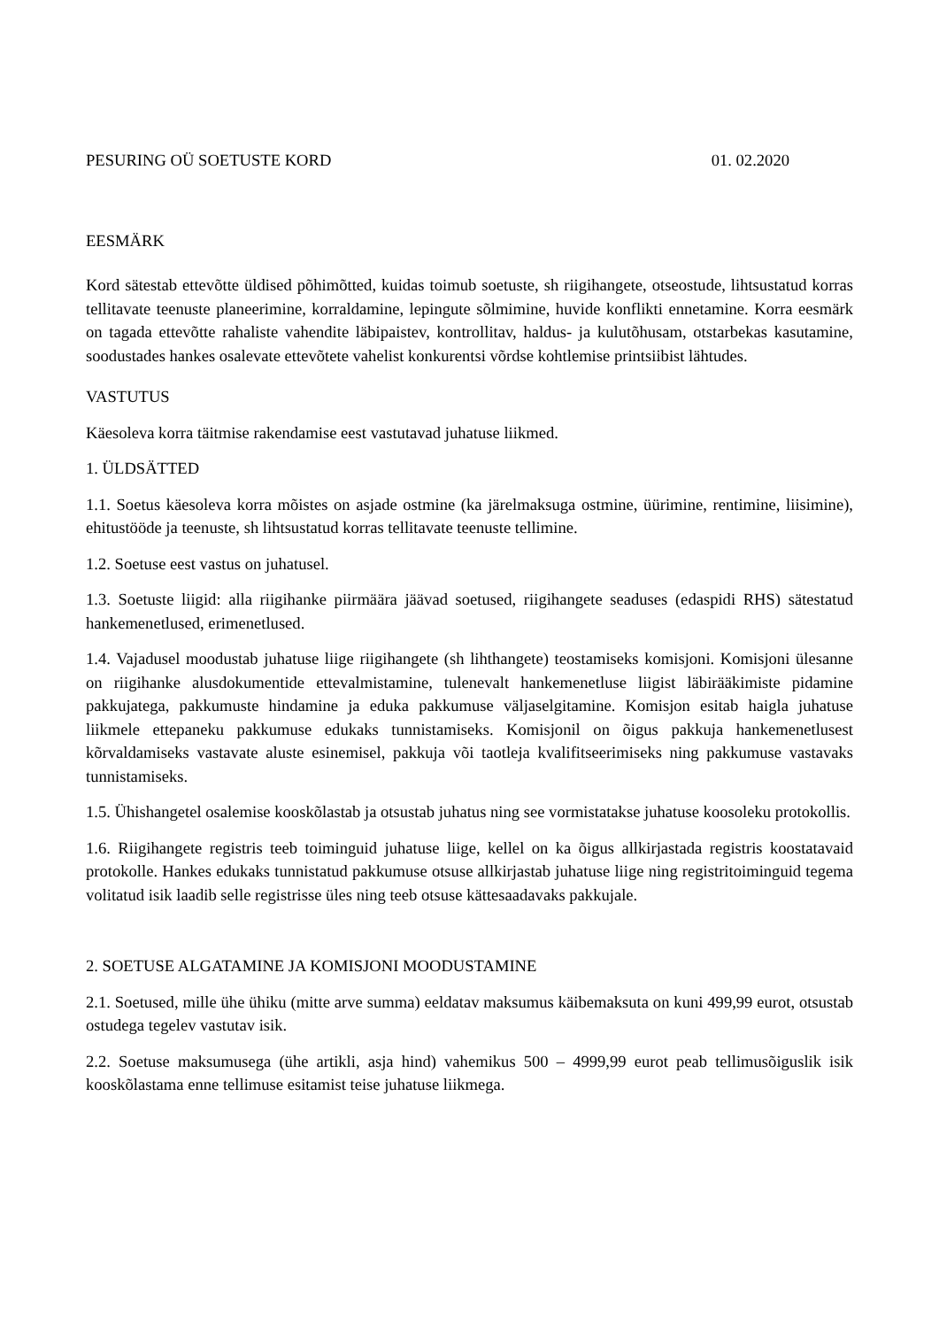PESURING OÜ SOETUSTE KORD 01. 02.2020
EESMÄRK
Kord sätestab ettevõtte üldised põhimõtted, kuidas toimub soetuste, sh riigihangete, otseostude, lihtsustatud korras tellitavate teenuste planeerimine, korraldamine, lepingute sõlmimine, huvide konflikti ennetamine. Korra eesmärk on tagada ettevõtte rahaliste vahendite läbipaistev, kontrollitav, haldus- ja kulutõhusam, otstarbekas kasutamine, soodustades hankes osalevate ettevõtete vahelist konkurentsi võrdse kohtlemise printsiibist lähtudes.
VASTUTUS
Käesoleva korra täitmise rakendamise eest vastutavad juhatuse liikmed.
1. ÜLDSÄTTED
1.1. Soetus käesoleva korra mõistes on asjade ostmine (ka järelmaksuga ostmine, üürimine, rentimine, liisimine), ehitustööde ja teenuste, sh lihtsustatud korras tellitavate teenuste tellimine.
1.2. Soetuse eest vastus on juhatusel.
1.3. Soetuste liigid: alla riigihanke piirmäära jäävad soetused, riigihangete seaduses (edaspidi RHS) sätestatud hankemenetlused, erimenetlused.
1.4. Vajadusel moodustab juhatuse liige riigihangete (sh lihthangete) teostamiseks komisjoni. Komisjoni ülesanne on riigihanke alusdokumentide ettevalmistamine, tulenevalt hankemenetluse liigist läbirääkimiste pidamine pakkujatega, pakkumuste hindamine ja eduka pakkumuse väljaselgitamine. Komisjon esitab haigla juhatuse liikmele ettepaneku pakkumuse edukaks tunnistamiseks. Komisjonil on õigus pakkuja hankemenetlusest kõrvaldamiseks vastavate aluste esinemisel, pakkuja või taotleja kvalifitseerimiseks ning pakkumuse vastavaks tunnistamiseks.
1.5. Ühishangetel osalemise kooskõlastab ja otsustab juhatus ning see vormistatakse juhatuse koosoleku protokollis.
1.6. Riigihangete registris teeb toiminguid juhatuse liige, kellel on ka õigus allkirjastada registris koostatavaid protokolle. Hankes edukaks tunnistatud pakkumuse otsuse allkirjastab juhatuse liige ning registritoiminguid tegema volitatud isik laadib selle registrisse üles ning teeb otsuse kättesaadavaks pakkujale.
2. SOETUSE ALGATAMINE JA KOMISJONI MOODUSTAMINE
2.1. Soetused, mille ühe ühiku (mitte arve summa) eeldatav maksumus käibemaksuta on kuni 499,99 eurot, otsustab ostudega tegelev vastutav isik.
2.2. Soetuse maksumusega (ühe artikli, asja hind) vahemikus 500 – 4999,99 eurot peab tellimusõiguslik isik kooskõlastama enne tellimuse esitamist teise juhatuse liikmega.